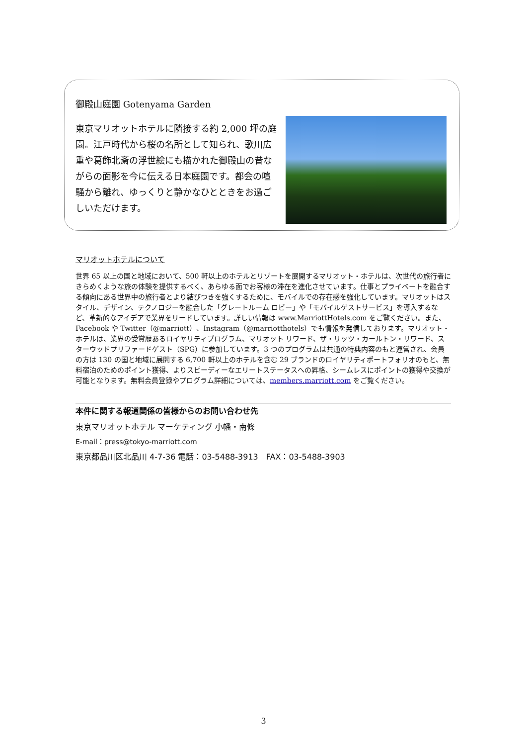御殿山庭園 Gotenyama Garden
東京マリオットホテルに隣接する約 2,000 坪の庭園。江戸時代から桜の名所として知られ、歌川広重や葛飾北斎の浮世絵にも描かれた御殿山の昔ながらの面影を今に伝える日本庭園です。都会の喧騒から離れ、ゆっくりと静かなひとときをお過ごしいただけます。
マリオットホテルについて
世界 65 以上の国と地域において、500 軒以上のホテルとリゾートを展開するマリオット・ホテルは、次世代の旅行者にきらめくような旅の体験を提供するべく、あらゆる面でお客様の滞在を進化させています。仕事とプライベートを融合する傾向にある世界中の旅行者とより結びつきを強くするために、モバイルでの存在感を強化しています。マリオットはスタイル、デザイン、テクノロジーを融合した「グレートルーム ロビー」や「モバイルゲストサービス」を導入するなど、革新的なアイデアで業界をリードしています。詳しい情報は www.MarriottHotels.com をご覧ください。また、Facebook や Twitter（@marriott）、Instagram（@marriotthotels）でも情報を発信しております。マリオット・ホテルは、業界の受賞歴あるロイヤリティプログラム、マリオット リワード、ザ・リッツ・カールトン・リワード、スターウッドプリファードゲスト（SPG）に参加しています。3 つのプログラムは共通の特典内容のもと運営され、会員の方は 130 の国と地域に展開する 6,700 軒以上のホテルを含む 29 ブランドのロイヤリティポートフォリオのもと、無料宿泊のためのポイント獲得、よりスピーディーなエリートステータスへの昇格、シームレスにポイントの獲得や交換が可能となります。無料会員登録やプログラム詳細については、members.marriott.com をご覧ください。
本件に関する報道関係の皆様からのお問い合わせ先
東京マリオットホテル マーケティング 小幡・南條
E-mail：press@tokyo-marriott.com
東京都品川区北品川 4-7-36 電話：03-5488-3913　FAX：03-5488-3903
3